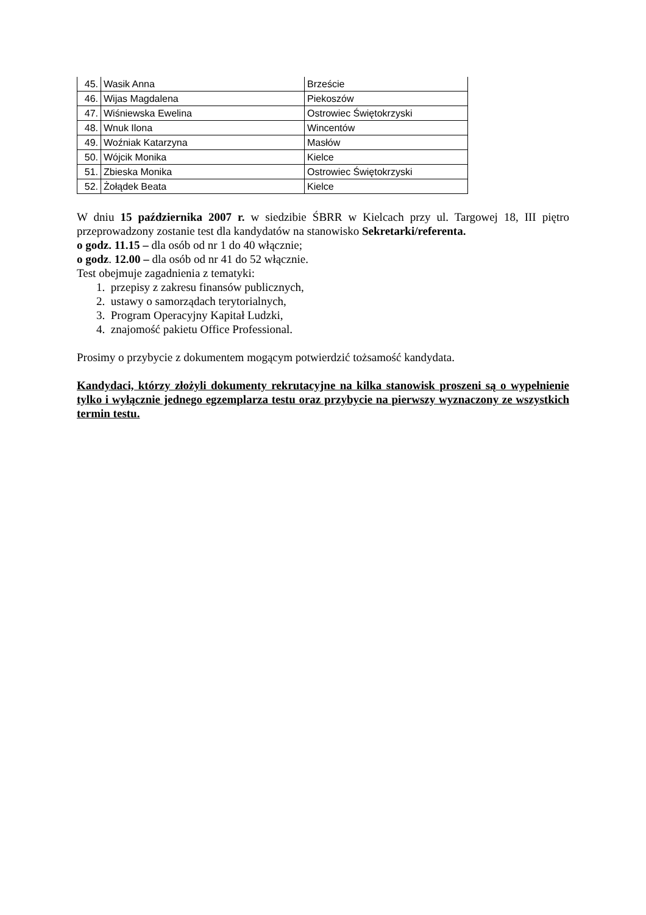| 45. | Wasik Anna | Brzeście |
| 46. | Wijas Magdalena | Piekoszów |
| 47. | Wiśniewska Ewelina | Ostrowiec Świętokrzyski |
| 48. | Wnuk Ilona | Wincentów |
| 49. | Woźniak Katarzyna | Masłów |
| 50. | Wójcik Monika | Kielce |
| 51. | Zbieska Monika | Ostrowiec Świętokrzyski |
| 52. | Żołądek Beata | Kielce |
W dniu 15 października 2007 r. w siedzibie ŚBRR w Kielcach przy ul. Targowej 18, III piętro przeprowadzony zostanie test dla kandydatów na stanowisko Sekretarki/referenta.
o godz. 11.15 – dla osób od nr 1 do 40 włącznie;
o godz. 12.00 – dla osób od nr 41 do 52 włącznie.
Test obejmuje zagadnienia z tematyki:
1. przepisy z zakresu finansów publicznych,
2. ustawy o samorządach terytorialnych,
3. Program Operacyjny Kapitał Ludzki,
4. znajomość pakietu Office Professional.
Prosimy o przybycie z dokumentem mogącym potwierdzić tożsamość kandydata.
Kandydaci, którzy złożyli dokumenty rekrutacyjne na kilka stanowisk proszeni są o wypełnienie tylko i wyłącznie jednego egzemplarza testu oraz przybycie na pierwszy wyznaczony ze wszystkich termin testu.